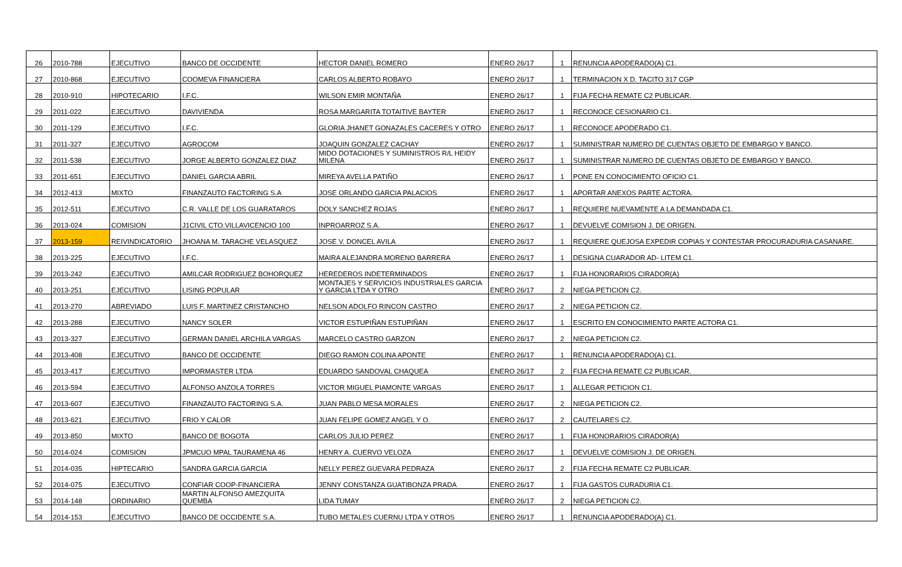| 26 | 2010-788 | EJECUTIVO | BANCO DE OCCIDENTE | HECTOR DANIEL ROMERO | ENERO 26/17 | 1 | RENUNCIA APODERADO(A) C1. |
| 27 | 2010-868 | EJECUTIVO | COOMEVA FINANCIERA | CARLOS ALBERTO ROBAYO | ENERO 26/17 | 1 | TERMINACION X D. TACITO 317 CGP |
| 28 | 2010-910 | HIPOTECARIO | I.F.C. | WILSON EMIR MONTAÑA | ENERO 26/17 | 1 | FIJA FECHA REMATE C2 PUBLICAR. |
| 29 | 2011-022 | EJECUTIVO | DAVIVIENDA | ROSA MARGARITA TOTAITIVE BAYTER | ENERO 26/17 | 1 | RECONOCE CESIONARIO C1. |
| 30 | 2011-129 | EJECUTIVO | I.F.C. | GLORIA JHANET GONAZALES CACERES Y OTRO | ENERO 26/17 | 1 | RECONOCE APODERADO C1. |
| 31 | 2011-327 | EJECUTIVO | AGROCOM | JOAQUIN GONZALEZ CACHAY | ENERO 26/17 | 1 | SUMINISTRAR NUMERO DE CUENTAS OBJETO DE EMBARGO Y BANCO. |
| 32 | 2011-538 | EJECUTIVO | JORGE ALBERTO GONZALEZ DIAZ | MIDO DOTACIONES Y SUMINISTROS R/L HEIDY MILENA | ENERO 26/17 | 1 | SUMINISTRAR NUMERO DE CUENTAS OBJETO DE EMBARGO Y BANCO. |
| 33 | 2011-651 | EJECUTIVO | DANIEL GARCIA ABRIL | MIREYA AVELLA PATIÑO | ENERO 26/17 | 1 | PONE EN CONOCIMIENTO OFICIO C1. |
| 34 | 2012-413 | MIXTO | FINANZAUTO FACTORING S.A | JOSE ORLANDO GARCIA PALACIOS | ENERO 26/17 | 1 | APORTAR ANEXOS PARTE ACTORA. |
| 35 | 2012-511 | EJECUTIVO | C.R. VALLE DE LOS GUARATAROS | DOLY SANCHEZ ROJAS | ENERO 26/17 | 1 | REQUIERE NUEVAMENTE A LA DEMANDADA C1. |
| 36 | 2013-024 | COMISION | J1CIVIL CTO.VILLAVICENCIO 100 | INPROARROZ S.A. | ENERO 26/17 | 1 | DEVUELVE COMISION J. DE ORIGEN. |
| 37 | 2013-159 | REIVINDICATORIO | JHOANA M. TARACHE VELASQUEZ | JOSE V. DONCEL AVILA | ENERO 26/17 | 1 | REQUIERE QUEJOSA EXPEDIR COPIAS Y CONTESTAR PROCURADURIA CASANARE. |
| 38 | 2013-225 | EJECUTIVO | I.F.C. | MAIRA ALEJANDRA MORENO BARRERA | ENERO 26/17 | 1 | DESIGNA CUARADOR AD- LITEM C1. |
| 39 | 2013-242 | EJECUTIVO | AMILCAR RODRIGUEZ BOHORQUEZ | HEREDEROS INDETERMINADOS | ENERO 26/17 | 1 | FIJA HONORARIOS CIRADOR(A) |
| 40 | 2013-251 | EJECUTIVO | LISING POPULAR | MONTAJES Y SERVICIOS INDUSTRIALES GARCIA Y GARCIA LTDA Y OTRO | ENERO 26/17 | 2 | NIEGA PETICION C2. |
| 41 | 2013-270 | ABREVIADO | LUIS F. MARTINEZ CRISTANCHO | NELSON ADOLFO RINCON CASTRO | ENERO 26/17 | 2 | NIEGA PETICION C2. |
| 42 | 2013-288 | EJECUTIVO | NANCY SOLER | VICTOR ESTUPIÑAN ESTUPIÑAN | ENERO 26/17 | 1 | ESCRITO EN CONOCIMIENTO PARTE ACTORA C1. |
| 43 | 2013-327 | EJECUTIVO | GERMAN DANIEL ARCHILA VARGAS | MARCELO CASTRO GARZON | ENERO 26/17 | 2 | NIEGA PETICION C2. |
| 44 | 2013-408 | EJECUTIVO | BANCO DE OCCIDENTE | DIEGO RAMON COLINA APONTE | ENERO 26/17 | 1 | RENUNCIA APODERADO(A) C1. |
| 45 | 2013-417 | EJECUTIVO | IMPORMASTER LTDA | EDUARDO SANDOVAL CHAQUEA | ENERO 26/17 | 2 | FIJA FECHA REMATE C2 PUBLICAR. |
| 46 | 2013-594 | EJECUTIVO | ALFONSO ANZOLA TORRES | VICTOR MIGUEL PIAMONTE VARGAS | ENERO 26/17 | 1 | ALLEGAR PETICION C1. |
| 47 | 2013-607 | EJECUTIVO | FINANZAUTO FACTORING S.A. | JUAN PABLO MESA MORALES | ENERO 26/17 | 2 | NIEGA PETICION C2. |
| 48 | 2013-621 | EJECUTIVO | FRIO Y CALOR | JUAN FELIPE GOMEZ ANGEL Y O. | ENERO 26/17 | 2 | CAUTELARES C2. |
| 49 | 2013-850 | MIXTO | BANCO DE BOGOTA | CARLOS JULIO PEREZ | ENERO 26/17 | 1 | FIJA HONORARIOS CIRADOR(A) |
| 50 | 2014-024 | COMISION | JPMCUO MPAL TAURAMENA 46 | HENRY A. CUERVO VELOZA | ENERO 26/17 | 1 | DEVUELVE COMISION J. DE ORIGEN. |
| 51 | 2014-035 | HIPTECARIO | SANDRA GARCIA GARCIA | NELLY PEREZ GUEVARA PEDRAZA | ENERO 26/17 | 2 | FIJA FECHA REMATE C2 PUBLICAR. |
| 52 | 2014-075 | EJECUTIVO | CONFIAR COOP-FINANCIERA | JENNY CONSTANZA GUATIBONZA PRADA | ENERO 26/17 | 1 | FIJA GASTOS CURADURIA C1. |
| 53 | 2014-148 | ORDINARIO | MARTIN ALFONSO AMEZQUITA QUEMBA | LIDA TUMAY | ENERO 26/17 | 2 | NIEGA PETICION C2. |
| 54 | 2014-153 | EJECUTIVO | BANCO DE OCCIDENTE S.A. | TUBO METALES CUERNU LTDA Y OTROS | ENERO 26/17 | 1 | RENUNCIA APODERADO(A) C1. |